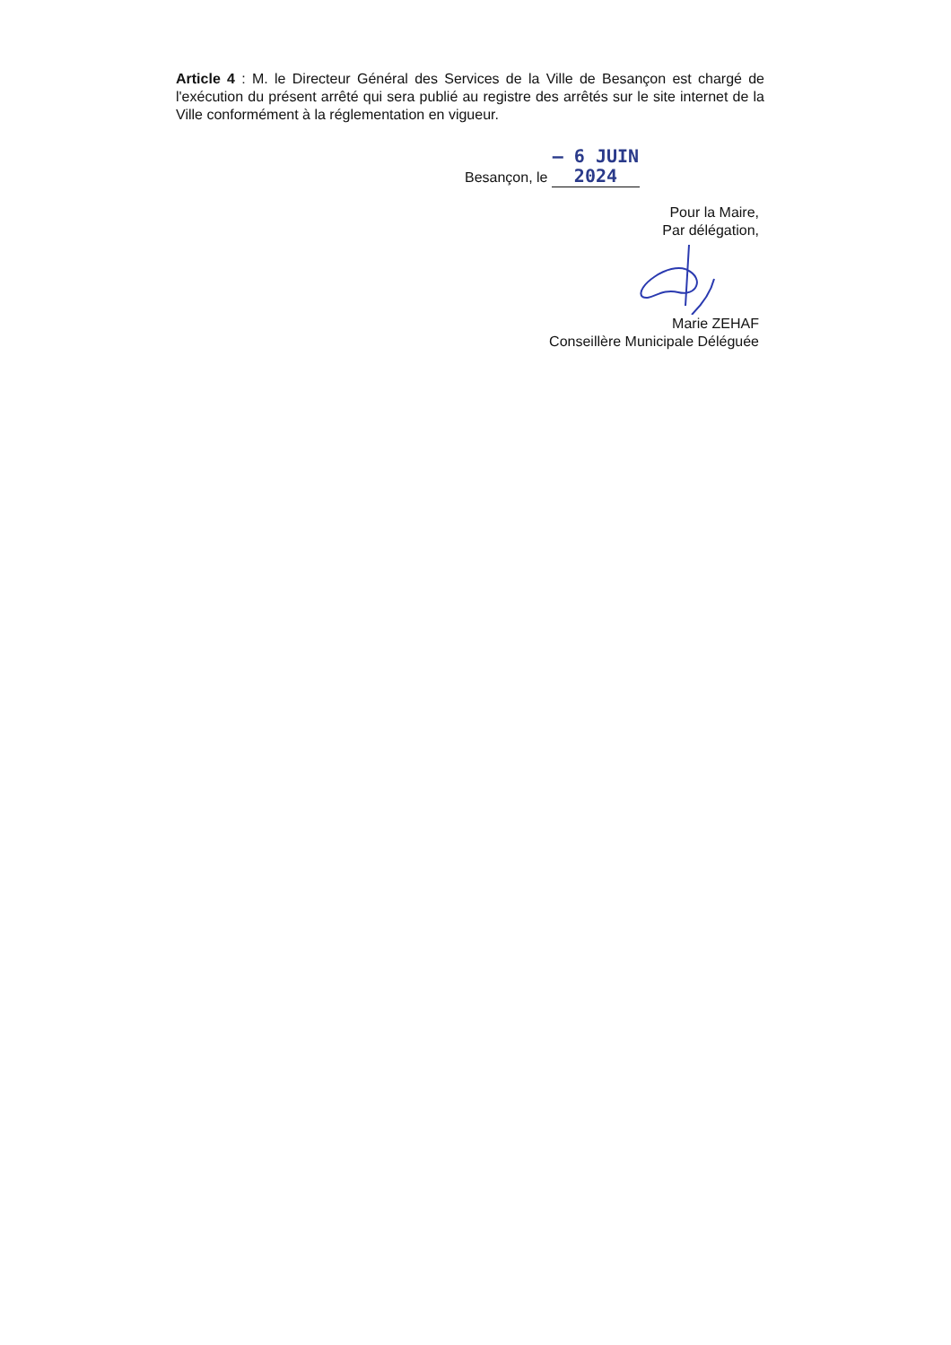Article 4 : M. le Directeur Général des Services de la Ville de Besançon est chargé de l'exécution du présent arrêté qui sera publié au registre des arrêtés sur le site internet de la Ville conformément à la réglementation en vigueur.
Besançon, le – 6 JUIN 2024
Pour la Maire,
Par délégation,
Marie ZEHAF
Conseillère Municipale Déléguée